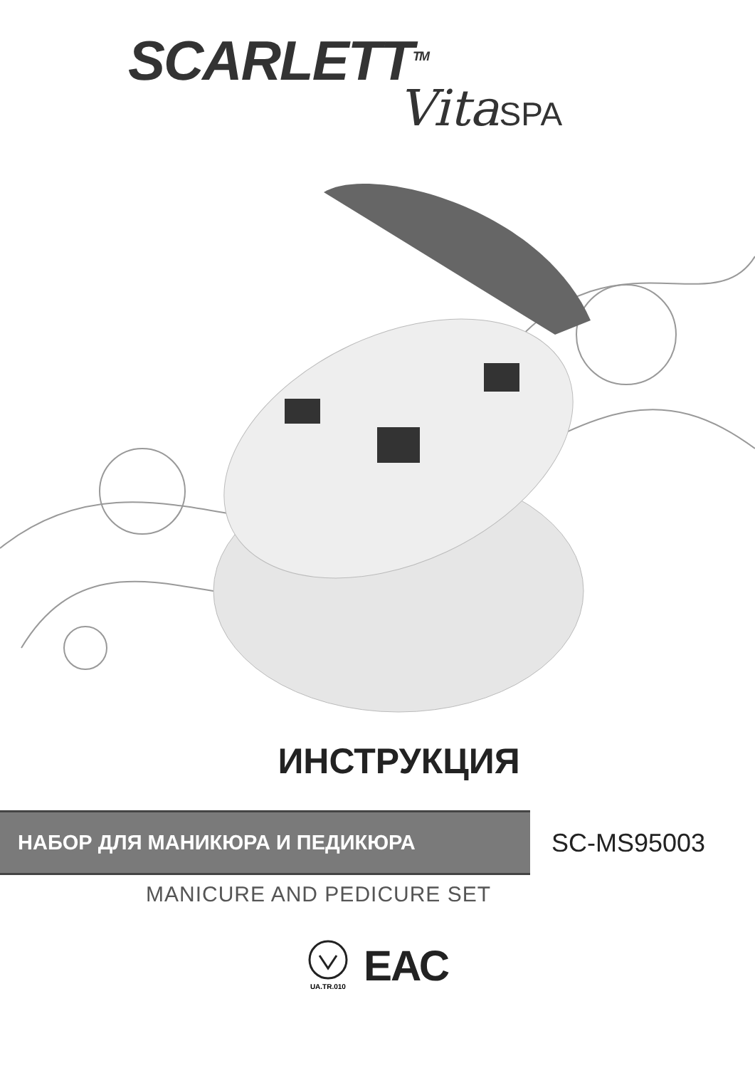SCARLETT<sup>TM</sup>
VitaSPA
ИНСТРУКЦИЯ
НАБОР ДЛЯ МАНИКЮРА И ПЕДИКЮРА
SC-MS95003
MANICURE AND PEDICURE SET
UA.TR.010
ЕАС